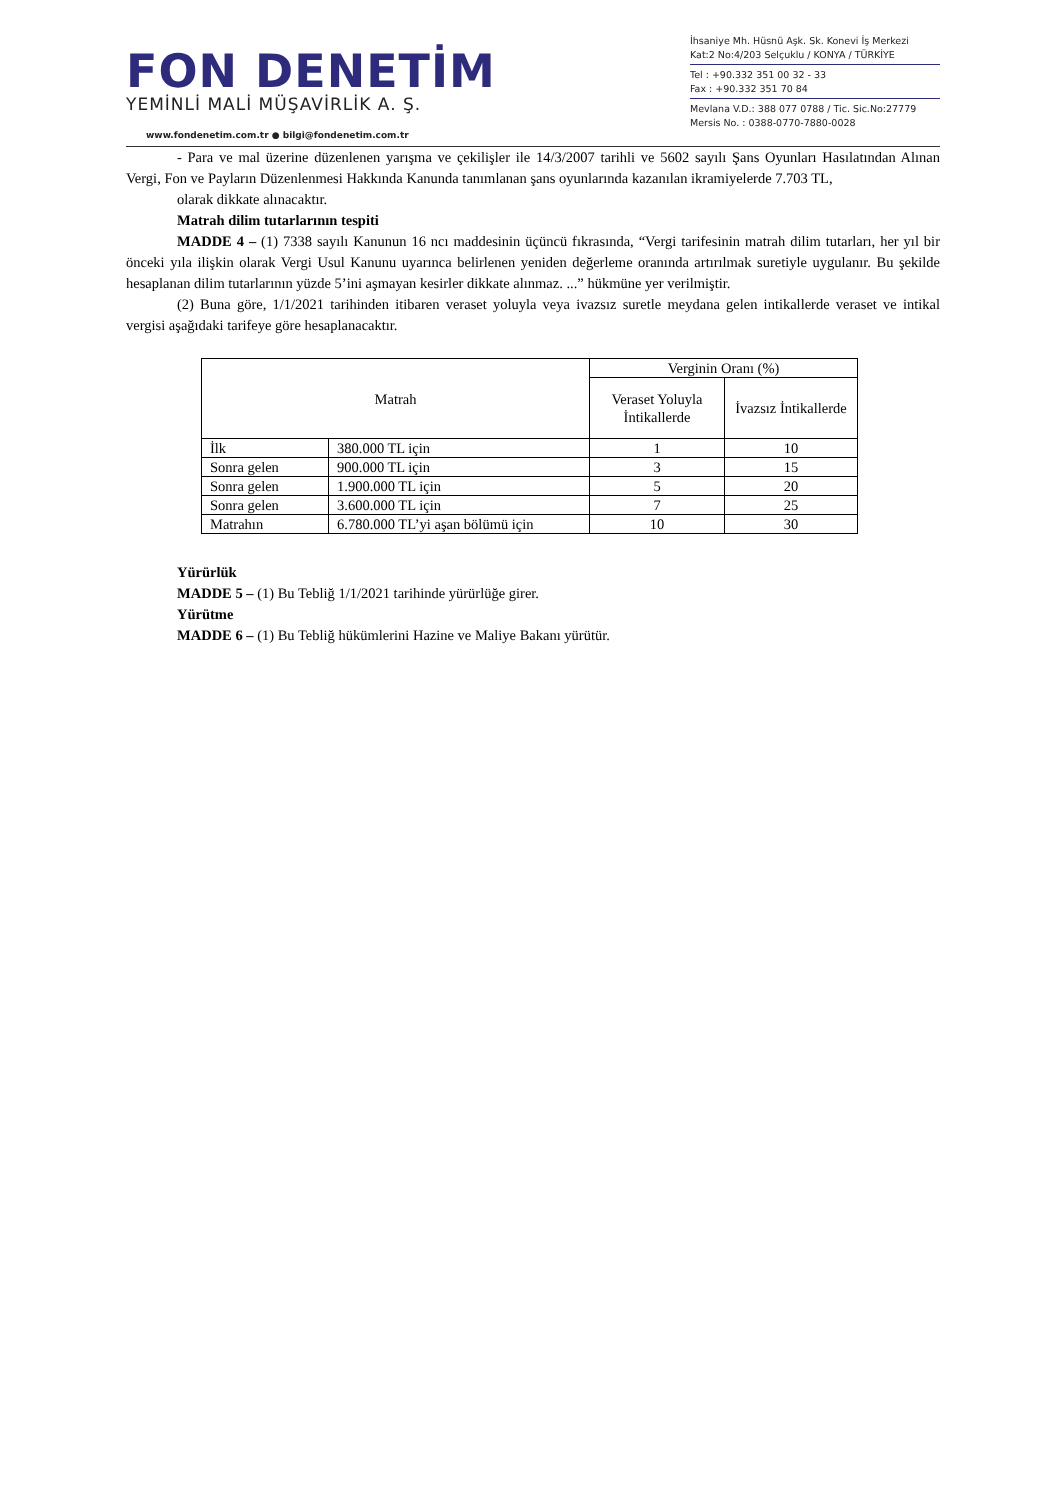FON DENETİM
YEMİNLİ MALİ MÜŞAVİRLİK A. Ş.
www.fondenetim.com.tr ● bilgi@fondenetim.com.tr
İhsaniye Mh. Hüsnü Aşk. Sk. Konevi İş Merkezi
Kat:2 No:4/203 Selçuklu / KONYA / TÜRKİYE
Tel : +90.332 351 00 32 - 33
Fax : +90.332 351 70 84
Mevlana V.D.: 388 077 0788 / Tic. Sic.No:27779
Mersis No. : 0388-0770-7880-0028
- Para ve mal üzerine düzenlenen yarışma ve çekilişler ile 14/3/2007 tarihli ve 5602 sayılı Şans Oyunları Hasılatından Alınan Vergi, Fon ve Payların Düzenlenmesi Hakkında Kanunda tanımlanan şans oyunlarında kazanılan ikramiyelerde 7.703 TL,
olarak dikkate alınacaktır.
Matrah dilim tutarlarının tespiti
MADDE 4 – (1) 7338 sayılı Kanunun 16 ncı maddesinin üçüncü fıkrasında, “Vergi tarifesinin matrah dilim tutarları, her yıl bir önceki yıla ilişkin olarak Vergi Usul Kanunu uyarınca belirlenen yeniden değerleme oranında artırılmak suretiyle uygulanır. Bu şekilde hesaplanan dilim tutarlarının yüzde 5’ini aşmayan kesirler dikkate alınmaz. ...” hükmüne yer verilmiştir.
(2) Buna göre, 1/1/2021 tarihinden itibaren veraset yoluyla veya ivazsız suretle meydana gelen intikallerde veraset ve intikal vergisi aşağıdaki tarifeye göre hesaplanacaktır.
| Matrah | | Verginin Oranı (%) | |
| --- | --- | --- | --- |
| | | Veraset Yoluyla İntikallerde | İvazsız İntikallerde |
| İlk | 380.000 TL için | 1 | 10 |
| Sonra gelen | 900.000 TL için | 3 | 15 |
| Sonra gelen | 1.900.000 TL için | 5 | 20 |
| Sonra gelen | 3.600.000 TL için | 7 | 25 |
| Matrahın | 6.780.000 TL’yi aşan bölümü için | 10 | 30 |
Yürürlük
MADDE 5 – (1) Bu Tebliğ 1/1/2021 tarihinde yürürlüğe girer.
Yürütme
MADDE 6 – (1) Bu Tebliğ hükümlerini Hazine ve Maliye Bakanı yürütür.